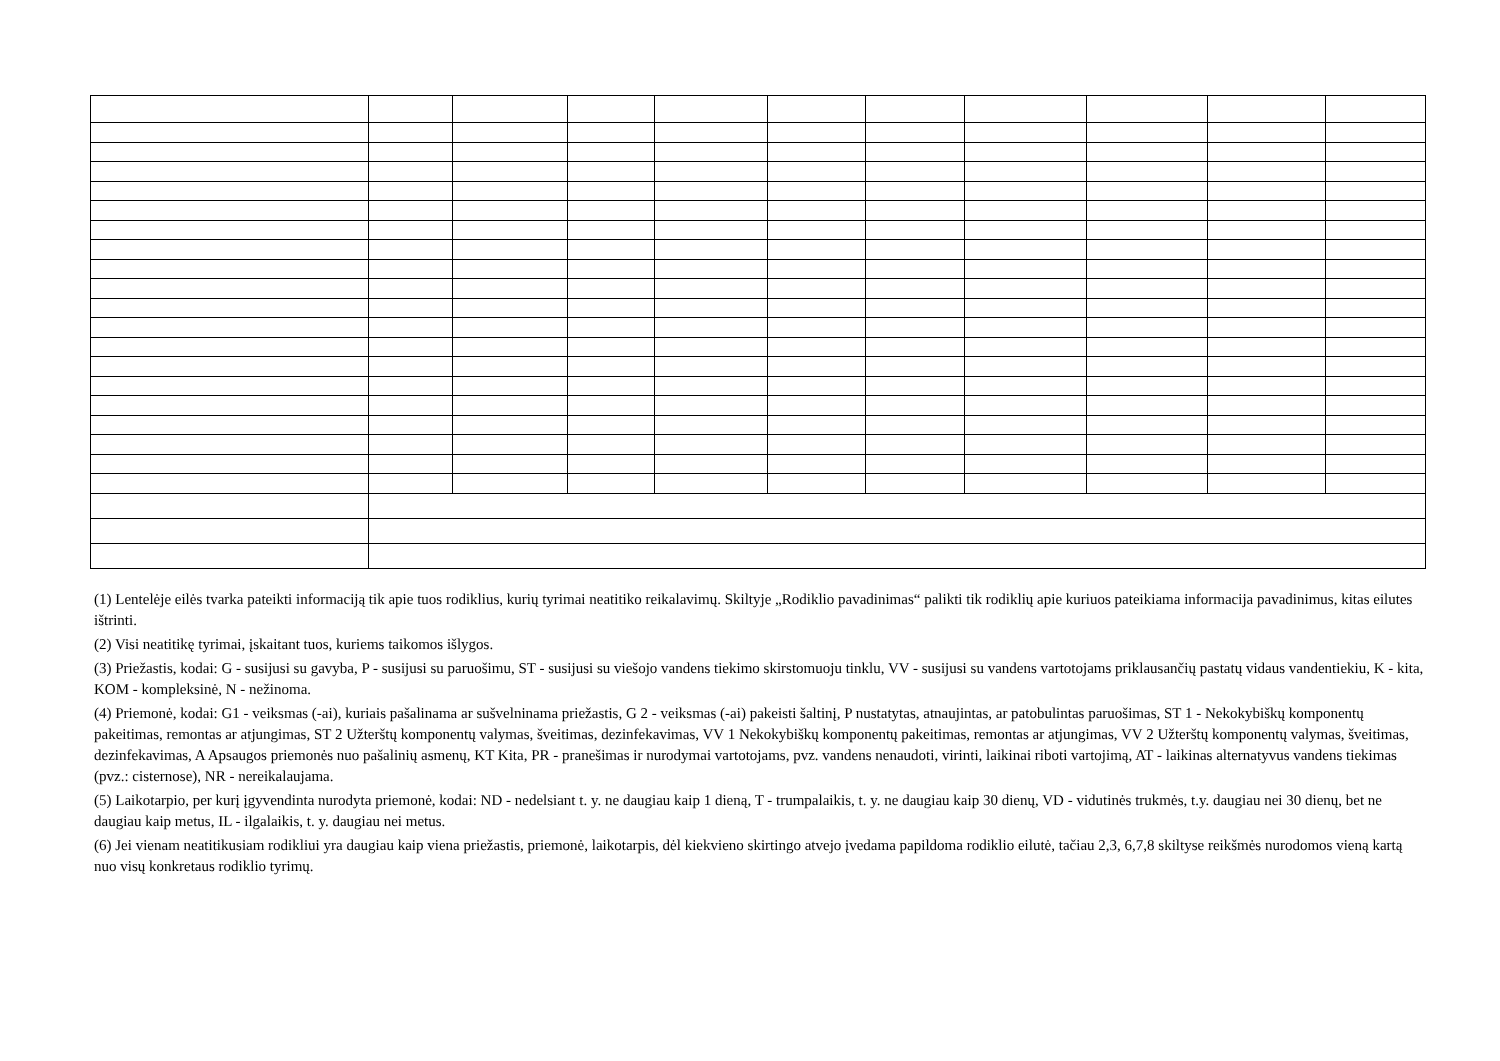(1) Lentelėje eilės tvarka pateikti informaciją tik apie tuos rodiklius, kurių tyrimai neatitiko reikalavimų. Skiltyje „Rodiklio pavadinimas“ palikti tik rodiklių apie kuriuos pateikiama informacija pavadinimus, kitas eilutes ištrinti.
(2) Visi neatitikę tyrimai, įskaitant tuos, kuriems taikomos išlygos.
(3) Priežastis, kodai: G - susijusi su gavyba, P - susijusi su paruošimu, ST - susijusi su viešojo vandens tiekimo skirstomuoju tinklu, VV - susijusi su vandens vartotojams priklausančių pastatų vidaus vandentiekiu, K - kita, KOM - kompleksinė, N - nežinoma.
(4) Priemonė, kodai: G1 - veiksmas (-ai), kuriais pašalinama ar sušvelninama priežastis, G 2 - veiksmas (-ai) pakeisti šaltinį, P nustatytas, atnaujintas, ar patobulintas paruošimas, ST 1 - Nekokybiškų komponentų pakeitimas, remontas ar atjungimas, ST 2 Užterštų komponentų valymas, šveitimas, dezinfekavimas, VV 1 Nekokybiškų komponentų pakeitimas, remontas ar atjungimas, VV 2 Užterštų komponentų valymas, šveitimas, dezinfekavimas, A Apsaugos priemonės nuo pašalinių asmenų, KT Kita, PR - pranešimas ir nurodymai vartotojams, pvz. vandens nenaudoti, virinti, laikinai riboti vartojimą, AT - laikinas alternatyvus vandens tiekimas (pvz.: cisternose), NR - nereikalaujama.
(5) Laikotarpio, per kurį įgyvendinta nurodyta priemonė, kodai: ND - nedelsiant t. y. ne daugiau kaip 1 dieną, T - trumpalaikis, t. y. ne daugiau kaip 30 dienų, VD - vidutinės trukmės, t.y. daugiau nei 30 dienų, bet ne daugiau kaip metus, IL - ilgalaikis, t. y. daugiau nei metus.
(6) Jei vienam neatitikusiam rodikliui yra daugiau kaip viena priežastis, priemonė, laikotarpis, dėl kiekvieno skirtingo atvejo įvedama papildoma rodiklio eilutė, tačiau 2,3, 6,7,8 skiltyse reikšmės nurodomos vieną kartą nuo visų konkretaus rodiklio tyrimų.